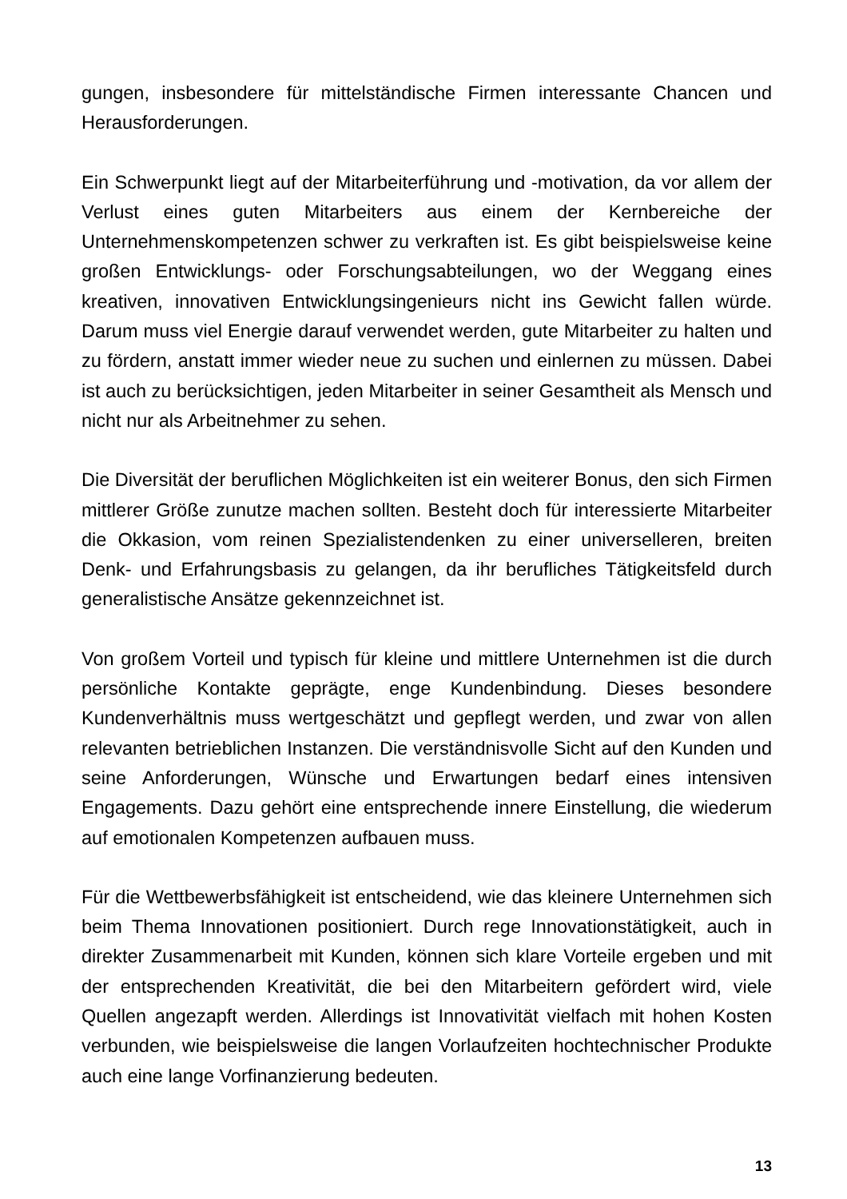gungen, insbesondere für mittelständische Firmen interessante Chancen und Herausforderungen.
Ein Schwerpunkt liegt auf der Mitarbeiterführung und -motivation, da vor allem der Verlust eines guten Mitarbeiters aus einem der Kernbereiche der Unternehmenskompetenzen schwer zu verkraften ist. Es gibt beispielsweise keine großen Entwicklungs- oder Forschungsabteilungen, wo der Weggang eines kreativen, innovativen Entwicklungsingenieurs nicht ins Gewicht fallen würde. Darum muss viel Energie darauf verwendet werden, gute Mitarbeiter zu halten und zu fördern, anstatt immer wieder neue zu suchen und einlernen zu müssen. Dabei ist auch zu berücksichtigen, jeden Mitarbeiter in seiner Gesamtheit als Mensch und nicht nur als Arbeitnehmer zu sehen.
Die Diversität der beruflichen Möglichkeiten ist ein weiterer Bonus, den sich Firmen mittlerer Größe zunutze machen sollten. Besteht doch für interessierte Mitarbeiter die Okkasion, vom reinen Spezialistendenken zu einer universelleren, breiten Denk- und Erfahrungsbasis zu gelangen, da ihr berufliches Tätigkeitsfeld durch generalistische Ansätze gekennzeichnet ist.
Von großem Vorteil und typisch für kleine und mittlere Unternehmen ist die durch persönliche Kontakte geprägte, enge Kundenbindung. Dieses besondere Kundenverhältnis muss wertgeschätzt und gepflegt werden, und zwar von allen relevanten betrieblichen Instanzen. Die verständnisvolle Sicht auf den Kunden und seine Anforderungen, Wünsche und Erwartungen bedarf eines intensiven Engagements. Dazu gehört eine entsprechende innere Einstellung, die wiederum auf emotionalen Kompetenzen aufbauen muss.
Für die Wettbewerbsfähigkeit ist entscheidend, wie das kleinere Unternehmen sich beim Thema Innovationen positioniert. Durch rege Innovationstätigkeit, auch in direkter Zusammenarbeit mit Kunden, können sich klare Vorteile ergeben und mit der entsprechenden Kreativität, die bei den Mitarbeitern gefördert wird, viele Quellen angezapft werden. Allerdings ist Innovativität vielfach mit hohen Kosten verbunden, wie beispielsweise die langen Vorlaufzeiten hochtechnischer Produkte auch eine lange Vorfinanzierung bedeuten.
13